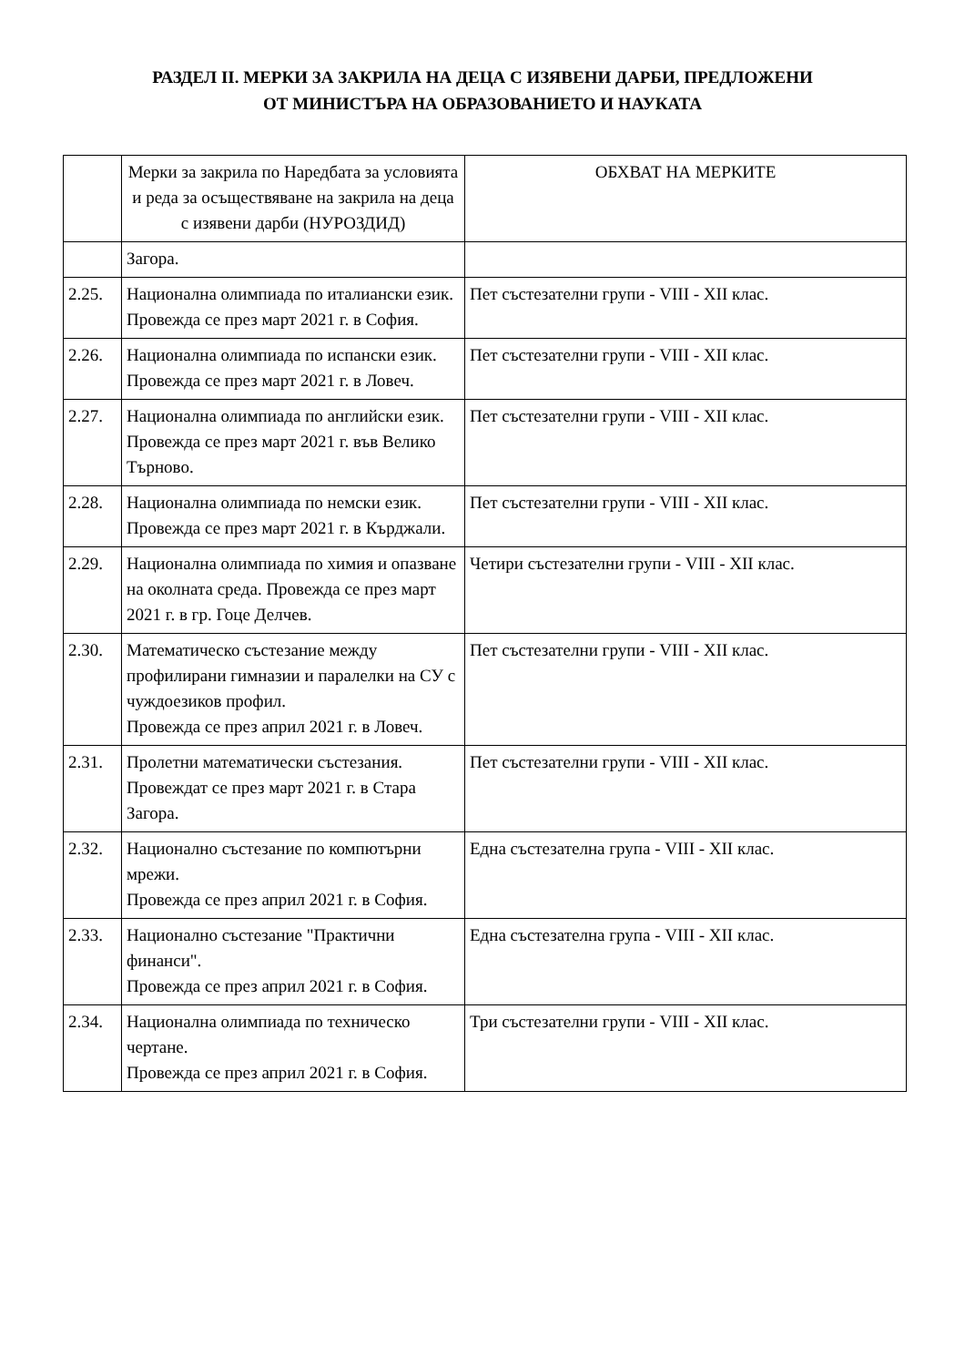РАЗДЕЛ II. МЕРКИ ЗА ЗАКРИЛА НА ДЕЦА С ИЗЯВЕНИ ДАРБИ, ПРЕДЛОЖЕНИ
ОТ МИНИСТЪРА НА ОБРАЗОВАНИЕТО И НАУКАТА
| | Мерки за закрила по Наредбата за условията и реда за осъществяване на закрила на деца с изявени дарби (НУРОЗДИД) | ОБХВАТ НА МЕРКИТЕ |
| --- | --- | --- |
| | Загора. | |
| 2.25. | Национална олимпиада по италиански език. Провежда се през март 2021 г. в София. | Пет състезателни групи - VIII - XII клас. |
| 2.26. | Национална олимпиада по испански език. Провежда се през март 2021 г. в Ловеч. | Пет състезателни групи - VIII - XII клас. |
| 2.27. | Национална олимпиада по английски език. Провежда се през март 2021 г. във Велико Търново. | Пет състезателни групи - VIII - XII клас. |
| 2.28. | Национална олимпиада по немски език. Провежда се през март 2021 г. в Кърджали. | Пет състезателни групи - VIII - XII клас. |
| 2.29. | Национална олимпиада по химия и опазване на околната среда. Провежда се през март 2021 г. в гр. Гоце Делчев. | Четири състезателни групи - VIII - XII клас. |
| 2.30. | Математическо състезание между профилирани гимназии и паралелки на СУ с чуждоезиков профил. Провежда се през април 2021 г. в Ловеч. | Пет състезателни групи - VIII - XII клас. |
| 2.31. | Пролетни математически състезания. Провеждат се през март 2021 г. в Стара Загора. | Пет състезателни групи - VIII - XII клас. |
| 2.32. | Национално състезание по компютърни мрежи. Провежда се през април 2021 г. в София. | Една състезателна група - VIII - XII клас. |
| 2.33. | Национално състезание "Практични финанси". Провежда се през април 2021 г. в София. | Една състезателна група - VIII - XII клас. |
| 2.34. | Национална олимпиада по техническо чертане. Провежда се през април 2021 г. в София. | Три състезателни групи - VIII - XII клас. |